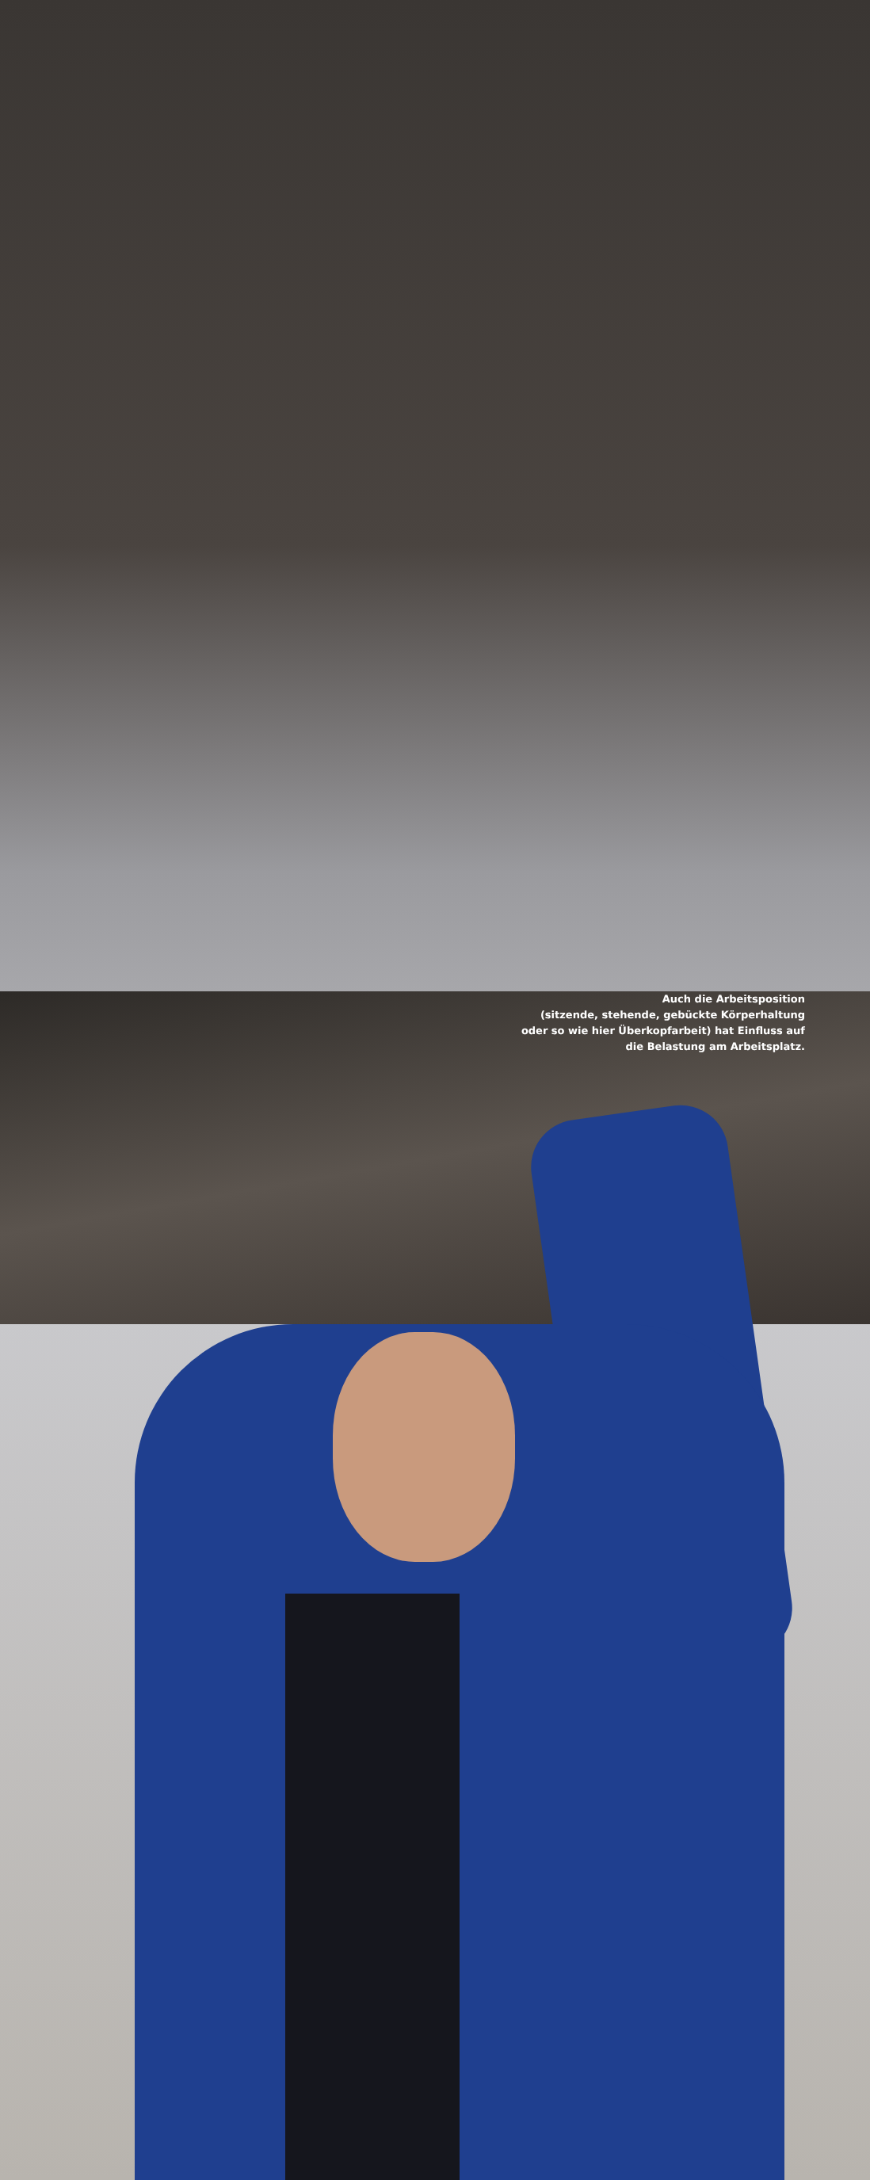Auch die Arbeitsposition
(sitzende, stehende, gebückte Körperhaltung
oder so wie hier Überkopfarbeit) hat Einfluss auf
die Belastung am Arbeitsplatz.